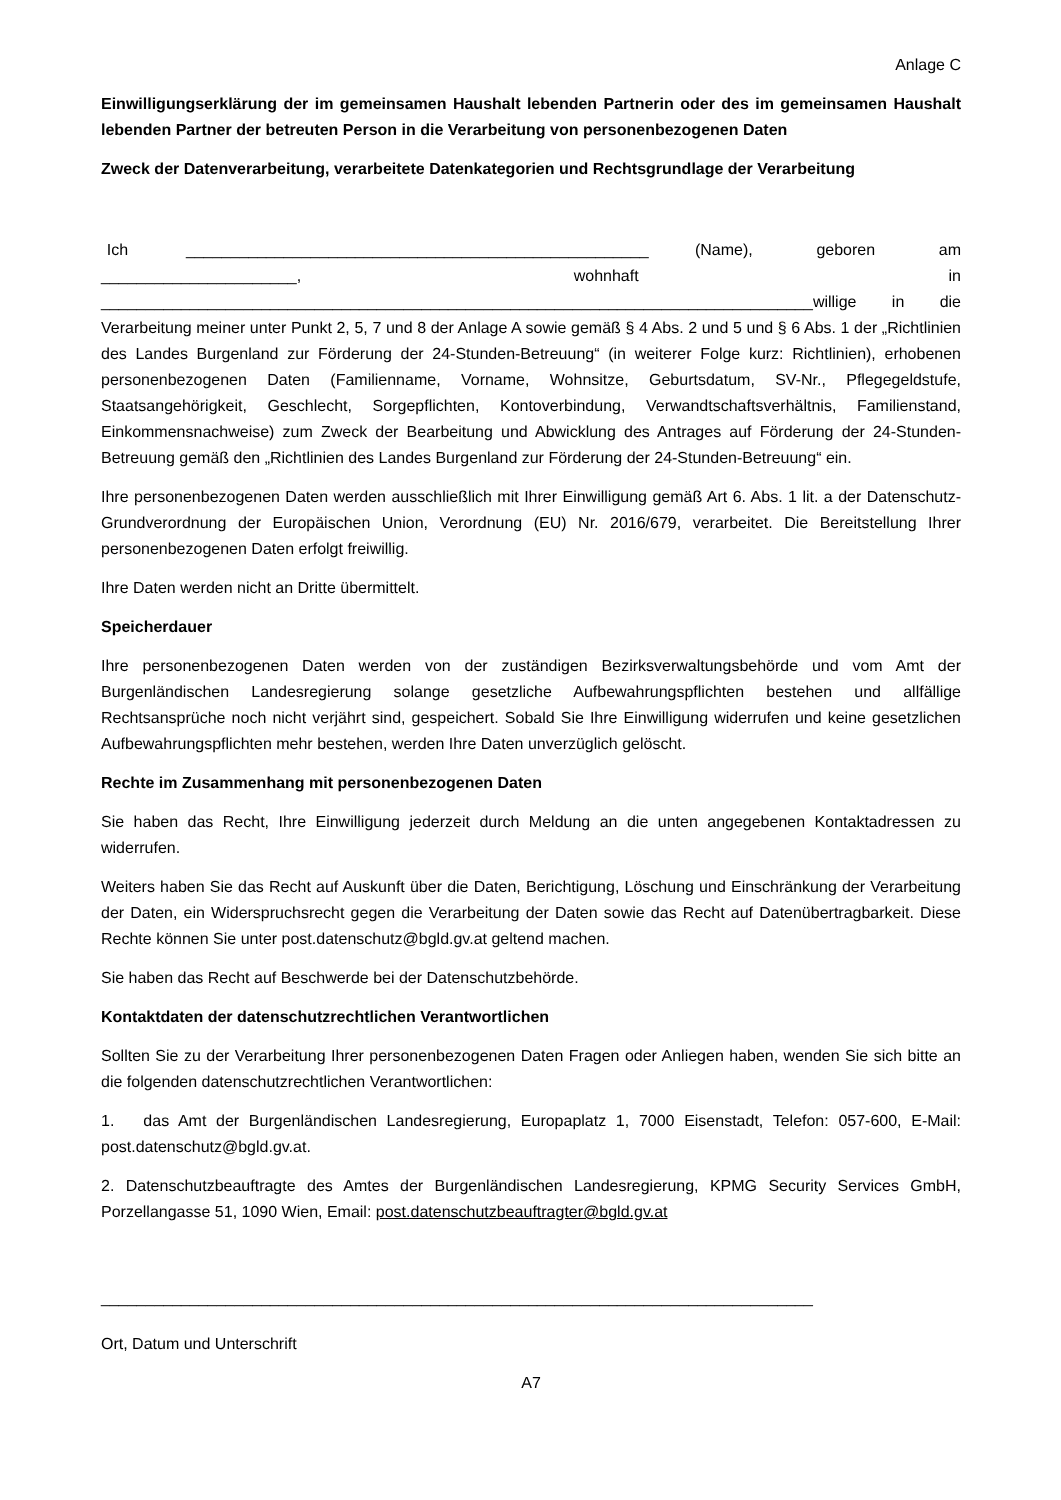Anlage C
Einwilligungserklärung der im gemeinsamen Haushalt lebenden Partnerin oder des im gemeinsamen Haushalt lebenden Partner der betreuten Person in die Verarbeitung von personenbezogenen Daten
Zweck der Datenverarbeitung, verarbeitete Datenkategorien und Rechtsgrundlage der Verarbeitung
Ich ____________________________________________________ (Name), geboren am ______________________, wohnhaft in ________________________________________________________________________________willige in die Verarbeitung meiner unter Punkt 2, 5, 7 und 8 der Anlage A sowie gemäß § 4 Abs. 2 und 5 und § 6 Abs. 1 der „Richtlinien des Landes Burgenland zur Förderung der 24-Stunden-Betreuung“ (in weiterer Folge kurz: Richtlinien), erhobenen personenbezogenen Daten (Familienname, Vorname, Wohnsitze, Geburtsdatum, SV-Nr., Pflegegeldstufe, Staatsangehörigkeit, Geschlecht, Sorgepflichten, Kontoverbindung, Verwandtschaftsverhältnis, Familienstand, Einkommensnachweise) zum Zweck der Bearbeitung und Abwicklung des Antrages auf Förderung der 24-Stunden-Betreuung gemäß den „Richtlinien des Landes Burgenland zur Förderung der 24-Stunden-Betreuung“ ein.
Ihre personenbezogenen Daten werden ausschließlich mit Ihrer Einwilligung gemäß Art 6. Abs. 1 lit. a der Datenschutz-Grundverordnung der Europäischen Union, Verordnung (EU) Nr. 2016/679, verarbeitet. Die Bereitstellung Ihrer personenbezogenen Daten erfolgt freiwillig.
Ihre Daten werden nicht an Dritte übermittelt.
Speicherdauer
Ihre personenbezogenen Daten werden von der zuständigen Bezirksverwaltungsbehörde und vom Amt der Burgenländischen Landesregierung solange gesetzliche Aufbewahrungspflichten bestehen und allfällige Rechtsansprüche noch nicht verjährt sind, gespeichert. Sobald Sie Ihre Einwilligung widerrufen und keine gesetzlichen Aufbewahrungspflichten mehr bestehen, werden Ihre Daten unverzüglich gelöscht.
Rechte im Zusammenhang mit personenbezogenen Daten
Sie haben das Recht, Ihre Einwilligung jederzeit durch Meldung an die unten angegebenen Kontaktadressen zu widerrufen.
Weiters haben Sie das Recht auf Auskunft über die Daten, Berichtigung, Löschung und Einschränkung der Verarbeitung der Daten, ein Widerspruchsrecht gegen die Verarbeitung der Daten sowie das Recht auf Datenübertragbarkeit. Diese Rechte können Sie unter post.datenschutz@bgld.gv.at geltend machen.
Sie haben das Recht auf Beschwerde bei der Datenschutzbehörde.
Kontaktdaten der datenschutzrechtlichen Verantwortlichen
Sollten Sie zu der Verarbeitung Ihrer personenbezogenen Daten Fragen oder Anliegen haben, wenden Sie sich bitte an die folgenden datenschutzrechtlichen Verantwortlichen:
1. das Amt der Burgenländischen Landesregierung, Europaplatz 1, 7000 Eisenstadt, Telefon: 057-600, E-Mail: post.datenschutz@bgld.gv.at.
2. Datenschutzbeauftragte des Amtes der Burgenländischen Landesregierung, KPMG Security Services GmbH, Porzellangasse 51, 1090 Wien, Email: post.datenschutzbeauftragter@bgld.gv.at
________________________________________________________________________________
Ort, Datum und Unterschrift
A7